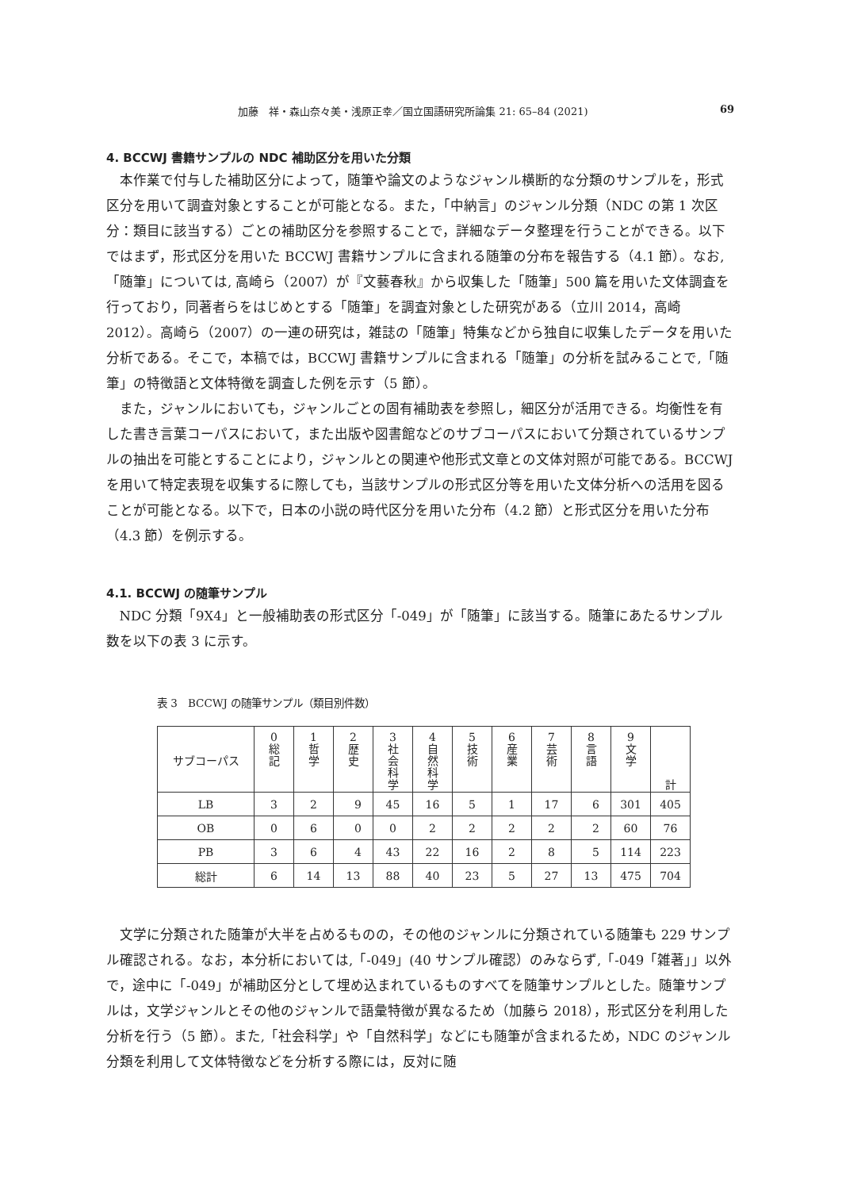加藤　祥・森山奈々美・浅原正幸／国立国語研究所論集 21: 65–84 (2021) 69
4. BCCWJ 書籍サンプルの NDC 補助区分を用いた分類
本作業で付与した補助区分によって，随筆や論文のようなジャンル横断的な分類のサンプルを，形式区分を用いて調査対象とすることが可能となる。また，「中納言」のジャンル分類（NDC の第 1 次区分：類目に該当する）ごとの補助区分を参照することで，詳細なデータ整理を行うことができる。以下ではまず，形式区分を用いた BCCWJ 書籍サンプルに含まれる随筆の分布を報告する（4.1 節）。なお,「随筆」については, 高崎ら（2007）が『文藝春秋』から収集した「随筆」500 篇を用いた文体調査を行っており，同著者らをはじめとする「随筆」を調査対象とした研究がある（立川 2014，高崎 2012）。高崎ら（2007）の一連の研究は，雑誌の「随筆」特集などから独自に収集したデータを用いた分析である。そこで，本稿では，BCCWJ 書籍サンプルに含まれる「随筆」の分析を試みることで,「随筆」の特徴語と文体特徴を調査した例を示す（5 節）。
また，ジャンルにおいても，ジャンルごとの固有補助表を参照し，細区分が活用できる。均衡性を有した書き言葉コーパスにおいて，また出版や図書館などのサブコーパスにおいて分類されているサンプルの抽出を可能とすることにより，ジャンルとの関連や他形式文章との文体対照が可能である。BCCWJ を用いて特定表現を収集するに際しても，当該サンプルの形式区分等を用いた文体分析への活用を図ることが可能となる。以下で，日本の小説の時代区分を用いた分布（4.2 節）と形式区分を用いた分布（4.3 節）を例示する。
4.1. BCCWJ の随筆サンプル
NDC 分類「9X4」と一般補助表の形式区分「-049」が「随筆」に該当する。随筆にあたるサンプル数を以下の表 3 に示す。
表 3　BCCWJ の随筆サンプル（類目別件数）
| サブコーパス | 0 総 記 | 1 哲 学 | 2 歴 史 | 3 社 会 科 学 | 4 自 然 科 学 | 5 技 術 | 6 産 業 | 7 芸 術 | 8 言 語 | 9 文 学 | 計 |
| --- | --- | --- | --- | --- | --- | --- | --- | --- | --- | --- | --- |
| LB | 3 | 2 | 9 | 45 | 16 | 5 | 1 | 17 | 6 | 301 | 405 |
| OB | 0 | 6 | 0 | 0 | 2 | 2 | 2 | 2 | 2 | 60 | 76 |
| PB | 3 | 6 | 4 | 43 | 22 | 16 | 2 | 8 | 5 | 114 | 223 |
| 総計 | 6 | 14 | 13 | 88 | 40 | 23 | 5 | 27 | 13 | 475 | 704 |
文学に分類された随筆が大半を占めるものの，その他のジャンルに分類されている随筆も 229 サンプル確認される。なお，本分析においては,「-049」(40 サンプル確認）のみならず,「-049「雑著」」以外で，途中に「-049」が補助区分として埋め込まれているものすべてを随筆サンプルとした。随筆サンプルは，文学ジャンルとその他のジャンルで語彙特徴が異なるため（加藤ら 2018），形式区分を利用した分析を行う（5 節）。また,「社会科学」や「自然科学」などにも随筆が含まれるため，NDC のジャンル分類を利用して文体特徴などを分析する際には，反対に随